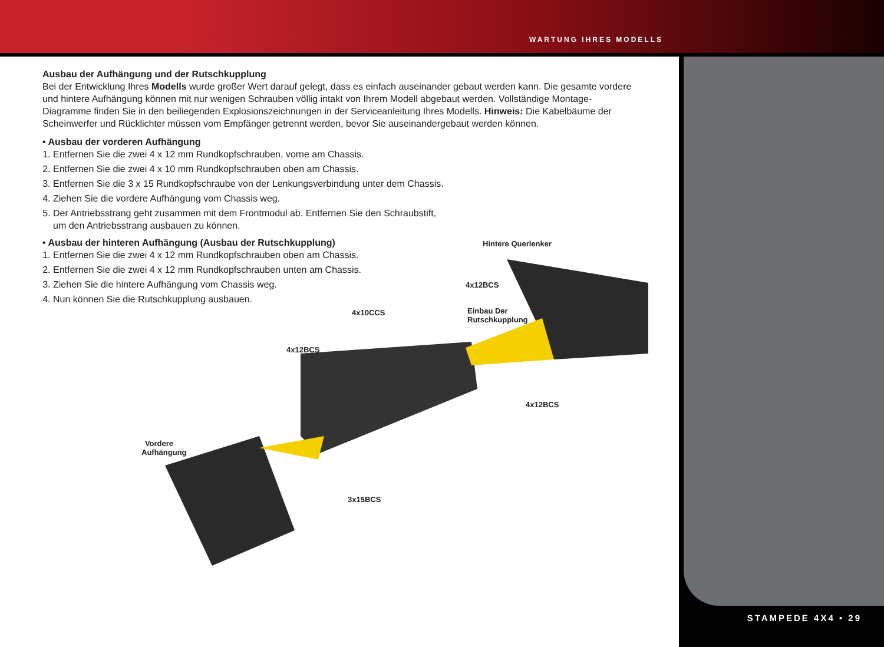WARTUNG IHRES MODELLS
STAMPEDE 4X4 • 29
Ausbau der Aufhängung und der Rutschkupplung
Bei der Entwicklung Ihres Modells wurde großer Wert darauf gelegt, dass es einfach auseinander gebaut werden kann. Die gesamte vordere und hintere Aufhängung können mit nur wenigen Schrauben völlig intakt von Ihrem Modell abgebaut werden. Vollständige Montage-Diagramme finden Sie in den beiliegenden Explosionszeichnungen in der Serviceanleitung Ihres Modells. Hinweis: Die Kabelbäume der Scheinwerfer und Rücklichter müssen vom Empfänger getrennt werden, bevor Sie auseinandergebaut werden können.
• Ausbau der vorderen Aufhängung
1. Entfernen Sie die zwei 4 x 12 mm Rundkopfschrauben, vorne am Chassis.
2. Entfernen Sie die zwei 4 x 10 mm Rundkopfschrauben oben am Chassis.
3. Entfernen Sie die 3 x 15 Rundkopfschraube von der Lenkungsverbindung unter dem Chassis.
4. Ziehen Sie die vordere Aufhängung vom Chassis weg.
5. Der Antriebsstrang geht zusammen mit dem Frontmodul ab. Entfernen Sie den Schraubstift,
um den Antriebsstrang ausbauen zu können.
• Ausbau der hinteren Aufhängung (Ausbau der Rutschkupplung)
1. Entfernen Sie die zwei 4 x 12 mm Rundkopfschrauben oben am Chassis.
2. Entfernen Sie die zwei 4 x 12 mm Rundkopfschrauben unten am Chassis.
3. Ziehen Sie die hintere Aufhängung vom Chassis weg.
4. Nun können Sie die Rutschkupplung ausbauen.
Hintere Querlenker
4x12BCS
4x10CCS
Einbau Der
Rutschkupplung
4x12BCS
4x12BCS
Vordere Aufhängung
3x15BCS